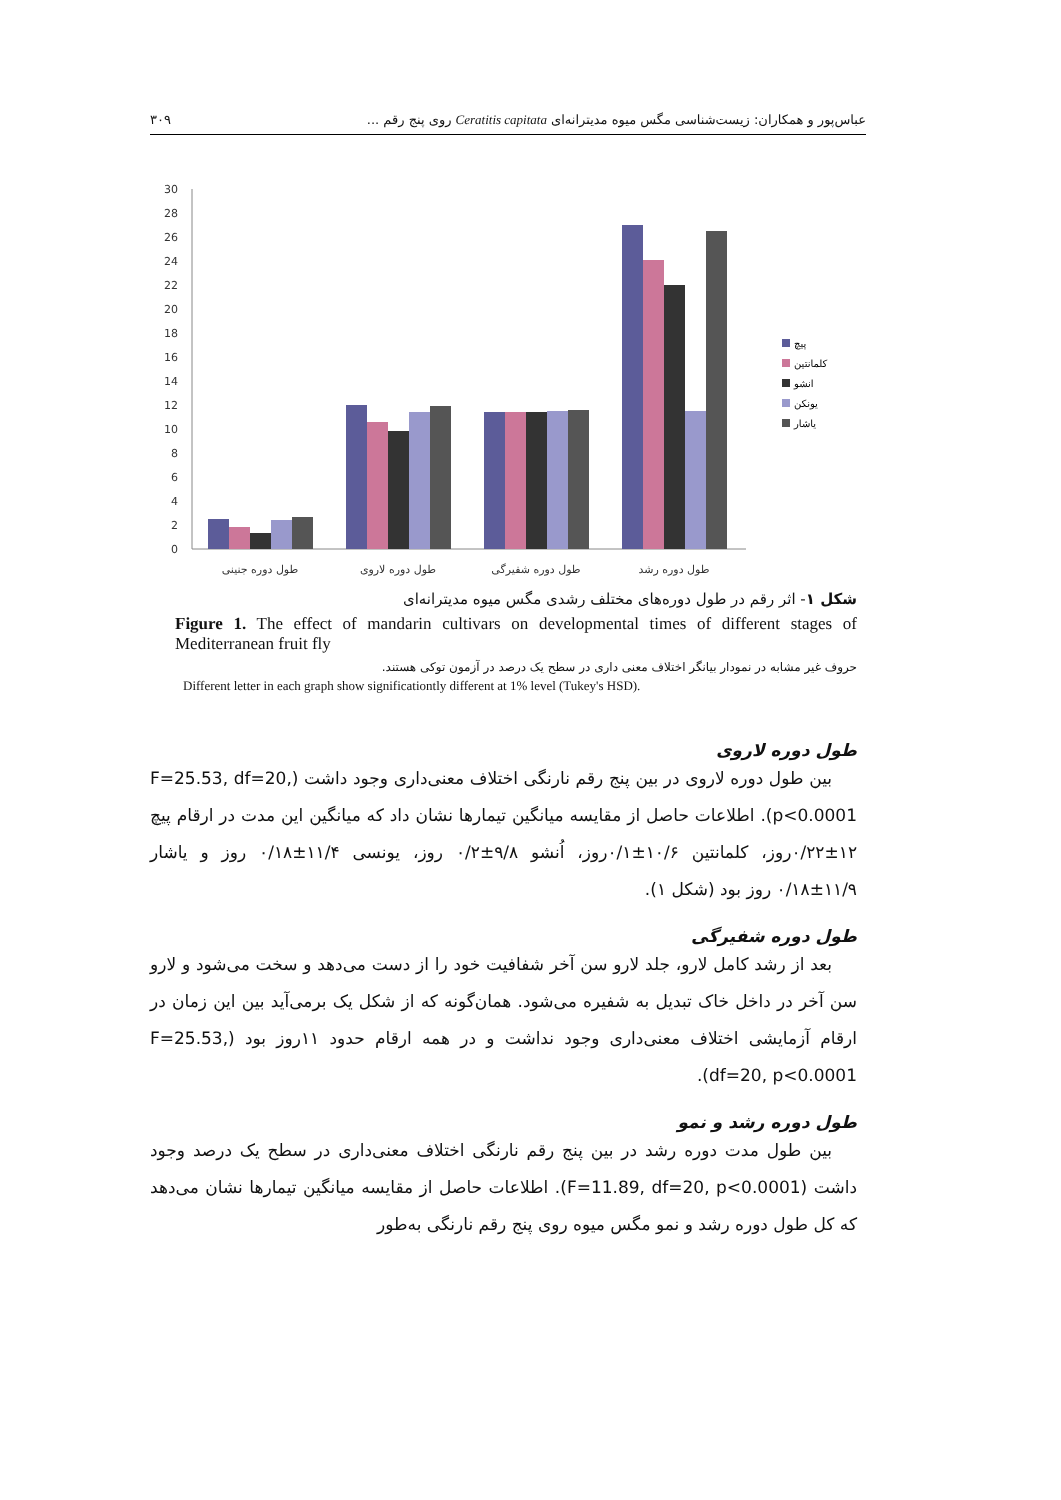عباس‌پور و همکاران: زیست‌شناسی مگس میوه مدیترانه‌ای Ceratitis capitata روی پنج رقم ... ۳۰۹
0
2
4
6
8
10
12
14
16
18
20
22
24
26
28
30
طول دوره جنینی
طول دوره لاروی
طول دوره شفیرگی
طول دوره رشد
پیچ
کلمانتین
انشو
یونکن
یاشار
شکل ۱- اثر رقم در طول دوره‌های مختلف رشدی مگس میوه مدیترانه‌ای
Figure 1. The effect of mandarin cultivars on developmental times of different stages of Mediterranean fruit fly
حروف غیر مشابه در نمودار بیانگر اختلاف معنی داری در سطح یک درصد در آزمون توکی هستند.
Different letter in each graph show significationtly different at 1% level (Tukey's HSD).
طول دوره لاروی
بین طول دوره لاروی در بین پنج رقم نارنگی اختلاف معنی‌داری وجود داشت (F=25.53, df=20, p<0.0001). اطلاعات حاصل از مقایسه میانگین تیمارها نشان داد که میانگین این مدت در ارقام پیچ ۱۲±۰/۲۲روز، کلمانتین ۱۰/۶±۰/۱روز، اُنشو ۹/۸±۰/۲ روز، یونسی ۱۱/۴±۰/۱۸ روز و یاشار ۱۱/۹±۰/۱۸ روز بود (شکل ۱).
طول دوره شفیرگی
بعد از رشد کامل لارو، جلد لارو سن آخر شفافیت خود را از دست می‌دهد و سخت می‌شود و لارو سن آخر در داخل خاک تبدیل به شفیره می‌شود. همان‌گونه که از شکل یک برمی‌آید بین این زمان در ارقام آزمایشی اختلاف معنی‌داری وجود نداشت و در همه ارقام حدود ۱۱روز بود (F=25.53, df=20, p<0.0001).
طول دوره رشد و نمو
بین طول مدت دوره رشد در بین پنج رقم نارنگی اختلاف معنی‌داری در سطح یک درصد وجود داشت (F=11.89, df=20, p<0.0001). اطلاعات حاصل از مقایسه میانگین تیمارها نشان می‌دهد که کل طول دوره رشد و نمو مگس میوه روی پنج رقم نارنگی به‌طور